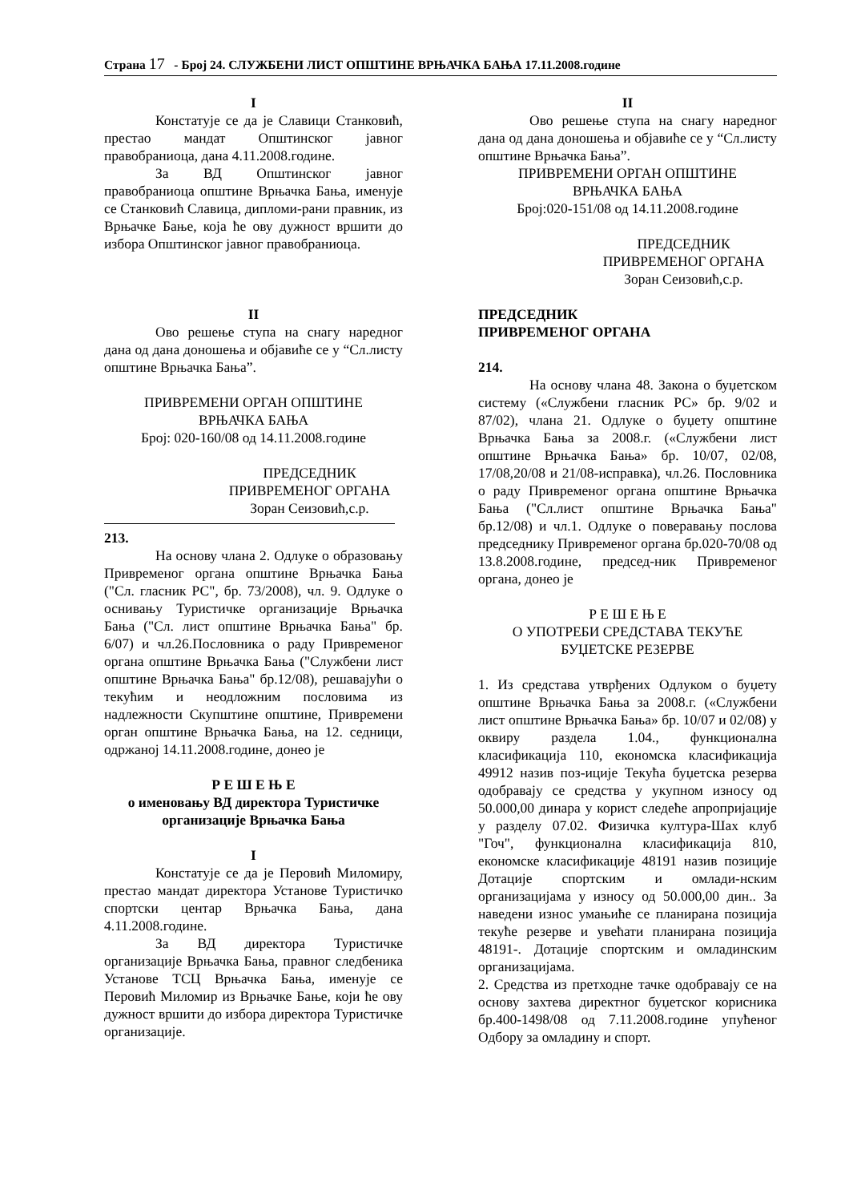Страна 17 - Број 24. СЛУЖБЕНИ ЛИСТ ОПШТИНЕ ВРЊАЧКА БАЊА 17.11.2008.године
I
Констатује се да је Славици Станковић, престао мандат Општинског јавног правобраниоца, дана 4.11.2008.године.
За ВД Општинског јавног правобраниоца општине Врњачка Бања, именује се Станковић Славица, дипломи-рани правник, из Врњачке Бање, која ће ову дужност вршити до избора Општинског јавног правобраниоца.
II
Ово решење ступа на снагу наредног дана од дана доношења и објавиће се у “Сл.листу општине Врњачка Бања”.
ПРИВРЕМЕНИ ОРГАН ОПШТИНЕ
ВРЊАЧКА БАЊА
Број: 020-160/08 од 14.11.2008.године
ПРЕДСЕДНИК
ПРИВРЕМЕНОГ ОРГАНА
Зоран Сеизовић,с.р.
213.
На основу члана 2. Одлуке о образовању Привременог органа општине Врњачка Бања ("Сл. гласник РС", бр. 73/2008), чл. 9. Одлуке о оснивању Туристичке организације Врњачка Бања ("Сл. лист општине Врњачка Бања" бр. 6/07) и чл.26.Пословника о раду Привременог органа општине Врњачка Бања ("Службени лист општине Врњачка Бања" бр.12/08), решавајући о текућим и неодложним пословима из надлежности Скупштине општине, Привремени орган општине Врњачка Бања, на 12. седници, одржаној 14.11.2008.године, донео је
Р Е Ш Е Њ Е
о именовању ВД директора Туристичке организације Врњачка Бања
I
Констатује се да је Перовић Миломиру, престао мандат директора Установе Туристичко спортски центар Врњачка Бања, дана 4.11.2008.године.
За ВД директора Туристичке организације Врњачка Бања, правног следбеника Установе ТСЦ Врњачка Бања, именује се Перовић Миломир из Врњачке Бање, који ће ову дужност вршити до избора директора Туристичке организације.
II
Ово решење ступа на снагу наредног дана од дана доношења и објавиће се у “Сл.листу општине Врњачка Бања”.
ПРИВРЕМЕНИ ОРГАН ОПШТИНЕ
ВРЊАЧКА БАЊА
Број:020-151/08 од 14.11.2008.године
ПРЕДСЕДНИК
ПРИВРЕМЕНОГ ОРГАНА
Зоран Сеизовић,с.р.
ПРЕДСЕДНИК
ПРИВРЕМЕНОГ ОРГАНА
214.
На основу члана 48. Закона о буџетском систему («Службени гласник РС» бр. 9/02 и 87/02), члана 21. Одлуке о буџету општине Врњачка Бања за 2008.г. («Службени лист општине Врњачка Бања» бр. 10/07, 02/08, 17/08,20/08 и 21/08-исправка), чл.26. Пословника о раду Привременог органа општине Врњачка Бања ("Сл.лист општине Врњачка Бања" бр.12/08) и чл.1. Одлуке о поверавању послова председнику Привременог органа бр.020-70/08 од 13.8.2008.године, председ-ник Привременог органа, донео је
Р Е Ш Е Њ Е
О УПОТРЕБИ СРЕДСТАВА ТЕКУЋЕ БУЏЕТСКЕ РЕЗЕРВЕ
1. Из средстава утврђених Одлуком о буџету општине Врњачка Бања за 2008.г. («Службени лист општине Врњачка Бања» бр. 10/07 и 02/08) у оквиру раздела 1.04., функционална класификација 110, економска класификација 49912 назив поз-иције Текућа буџетска резерва одобравају се средства у укупном износу од 50.000,00 динара у корист следеће апропријације у разделу 07.02. Физичка култура-Шах клуб "Гоч", функционална класификација 810, економске класификације 48191 назив позиције Дотације спортским и омлади-нским организацијама у износу од 50.000,00 дин.. За наведени износ умањиће се планирана позиција текуће резерве и увећати планирана позиција 48191-. Дотације спортским и омладинским организацијама.
2. Средства из претходне тачке одобравају се на основу захтева директног буџетског корисника бр.400-1498/08 од 7.11.2008.године упућеног Одбору за омладину и спорт.